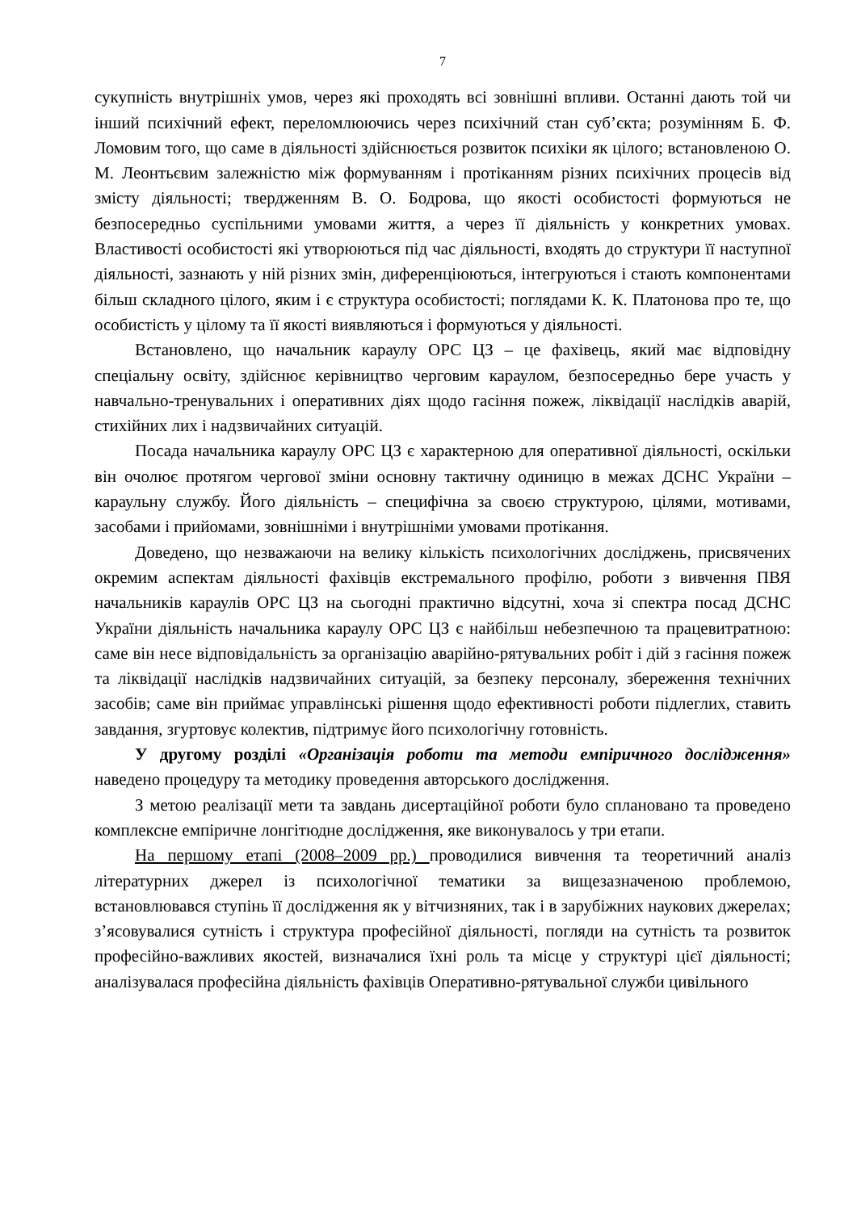7
сукупність внутрішніх умов, через які проходять всі зовнішні впливи. Останні дають той чи інший психічний ефект, переломлюючись через психічний стан суб’єкта; розумінням Б. Ф. Ломовим того, що саме в діяльності здійснюється розвиток психіки як цілого; встановленою О. М. Леонтьєвим залежністю між формуванням і протіканням різних психічних процесів від змісту діяльності; твердженням В. О. Бодрова, що якості особистості формуються не безпосередньо суспільними умовами життя, а через її діяльність у конкретних умовах. Властивості особистості які утворюються під час діяльності, входять до структури її наступної діяльності, зазнають у ній різних змін, диференціюються, інтегруються і стають компонентами більш складного цілого, яким і є структура особистості; поглядами К. К. Платонова про те, що особистість у цілому та її якості виявляються і формуються у діяльності.
Встановлено, що начальник караулу ОРС ЦЗ – це фахівець, який має відповідну спеціальну освіту, здійснює керівництво черговим караулом, безпосередньо бере участь у навчально-тренувальних і оперативних діях щодо гасіння пожеж, ліквідації наслідків аварій, стихійних лих і надзвичайних ситуацій.
Посада начальника караулу ОРС ЦЗ є характерною для оперативної діяльності, оскільки він очолює протягом чергової зміни основну тактичну одиницю в межах ДСНС України – караульну службу. Його діяльність – специфічна за своєю структурою, цілями, мотивами, засобами і прийомами, зовнішніми і внутрішніми умовами протікання.
Доведено, що незважаючи на велику кількість психологічних досліджень, присвячених окремим аспектам діяльності фахівців екстремального профілю, роботи з вивчення ПВЯ начальників караулів ОРС ЦЗ на сьогодні практично відсутні, хоча зі спектра посад ДСНС України діяльність начальника караулу ОРС ЦЗ є найбільш небезпечною та працевитратною: саме він несе відповідальність за організацію аварійно-рятувальних робіт і дій з гасіння пожеж та ліквідації наслідків надзвичайних ситуацій, за безпеку персоналу, збереження технічних засобів; саме він приймає управлінські рішення щодо ефективності роботи підлеглих, ставить завдання, згуртовує колектив, підтримує його психологічну готовність.
У другому розділі «Організація роботи та методи емпіричного дослідження» наведено процедуру та методику проведення авторського дослідження.
З метою реалізації мети та завдань дисертаційної роботи було сплановано та проведено комплексне емпіричне лонгітюдне дослідження, яке виконувалось у три етапи.
На першому етапі (2008–2009 рр.) проводилися вивчення та теоретичний аналіз літературних джерел із психологічної тематики за вищезазначеною проблемою, встановлювався ступінь її дослідження як у вітчизняних, так і в зарубіжних наукових джерелах; з’ясовувалися сутність і структура професійної діяльності, погляди на сутність та розвиток професійно-важливих якостей, визначалися їхні роль та місце у структурі цієї діяльності; аналізувалася професійна діяльність фахівців Оперативно-рятувальної служби цивільного